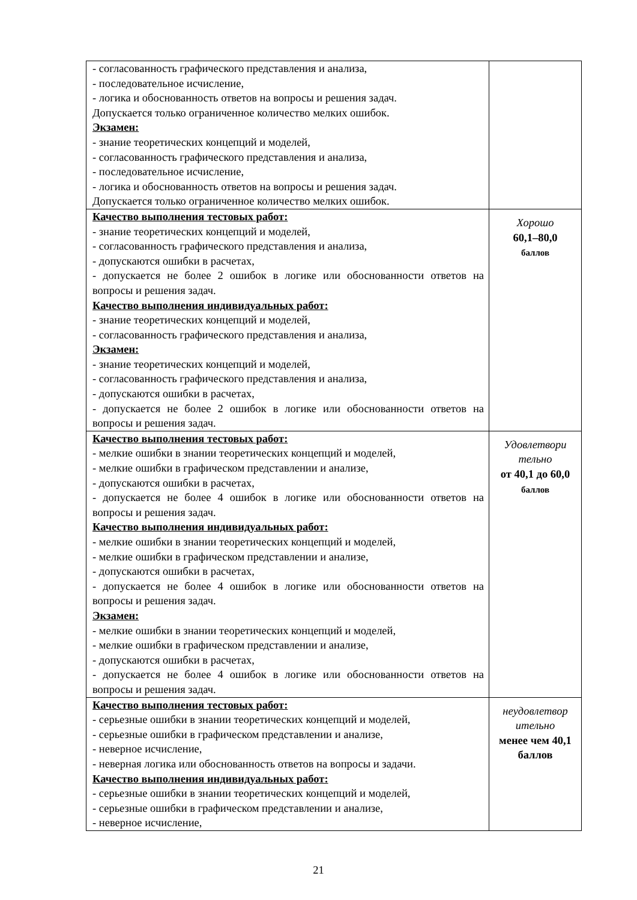| - согласованность графического представления и анализа, - последовательное исчисление, - логика и обоснованность ответов на вопросы и решения задач. Допускается только ограниченное количество мелких ошибок. Экзамен: - знание теоретических концепций и моделей, - согласованность графического представления и анализа, - последовательное исчисление, - логика и обоснованность ответов на вопросы и решения задач. Допускается только ограниченное количество мелких ошибок. | |
| Качество выполнения тестовых работ: - знание теоретических концепций и моделей, - согласованность графического представления и анализа, - допускаются ошибки в расчетах, - допускается не более 2 ошибок в логике или обоснованности ответов на вопросы и решения задач. Качество выполнения индивидуальных работ: - знание теоретических концепций и моделей, - согласованность графического представления и анализа, Экзамен: - знание теоретических концепций и моделей, - согласованность графического представления и анализа, - допускаются ошибки в расчетах, - допускается не более 2 ошибок в логике или обоснованности ответов на вопросы и решения задач. | Хорошо 60,1–80,0 баллов |
| Качество выполнения тестовых работ: - мелкие ошибки в знании теоретических концепций и моделей, - мелкие ошибки в графическом представлении и анализе, - допускаются ошибки в расчетах, - допускается не более 4 ошибок в логике или обоснованности ответов на вопросы и решения задач. Качество выполнения индивидуальных работ: - мелкие ошибки в знании теоретических концепций и моделей, - мелкие ошибки в графическом представлении и анализе, - допускаются ошибки в расчетах, - допускается не более 4 ошибок в логике или обоснованности ответов на вопросы и решения задач. Экзамен: - мелкие ошибки в знании теоретических концепций и моделей, - мелкие ошибки в графическом представлении и анализе, - допускаются ошибки в расчетах, - допускается не более 4 ошибок в логике или обоснованности ответов на вопросы и решения задач. | Удовлетвори тельно от 40,1 до 60,0 баллов |
| Качество выполнения тестовых работ: - серьезные ошибки в знании теоретических концепций и моделей, - серьезные ошибки в графическом представлении и анализе, - неверное исчисление, - неверная логика или обоснованность ответов на вопросы и задачи. Качество выполнения индивидуальных работ: - серьезные ошибки в знании теоретических концепций и моделей, - серьезные ошибки в графическом представлении и анализе, - неверное исчисление, | неудовлетвор ительно менее чем 40,1 баллов |
21